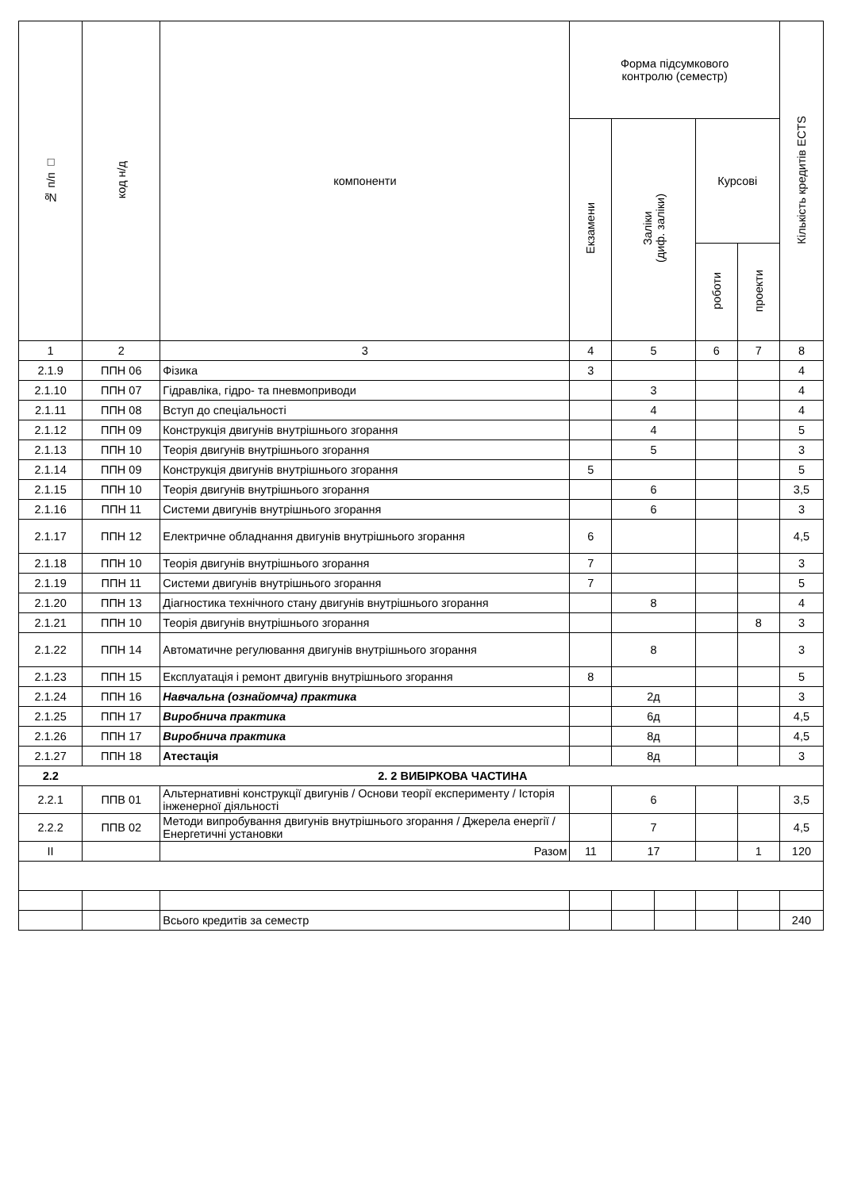| № п/п □ | код н/д | компоненти | Форма підсумкового контролю (семестр) | | | | | Кількість кредитів ECTS |
| --- | --- | --- | --- | --- | --- | --- | --- | --- |
| | | | Екзамени | Заліки (диф. заліки) | | Курсові | | |
| | | | | | | роботи | проекти | |
| 1 | 2 | 3 | 4 | 5 | | 6 | 7 | 8 |
| 2.1.9 | ППН 06 | Фізика | 3 | | | | | 4 |
| 2.1.10 | ППН 07 | Гідравліка, гідро- та пневмоприводи | | 3 | | | | 4 |
| 2.1.11 | ППН 08 | Вступ до спеціальності | | 4 | | | | 4 |
| 2.1.12 | ППН 09 | Конструкція двигунів внутрішнього згорання | | 4 | | | | 5 |
| 2.1.13 | ППН 10 | Теорія двигунів внутрішнього згорання | | 5 | | | | 3 |
| 2.1.14 | ППН 09 | Конструкція двигунів внутрішнього згорання | 5 | | | | | 5 |
| 2.1.15 | ППН 10 | Теорія двигунів внутрішнього згорання | | 6 | | | | 3,5 |
| 2.1.16 | ППН 11 | Системи двигунів внутрішнього згорання | | 6 | | | | 3 |
| 2.1.17 | ППН 12 | Електричне обладнання двигунів внутрішнього згорання | 6 | | | | | 4,5 |
| 2.1.18 | ППН 10 | Теорія двигунів внутрішнього згорання | 7 | | | | | 3 |
| 2.1.19 | ППН 11 | Системи двигунів внутрішнього згорання | 7 | | | | | 5 |
| 2.1.20 | ППН 13 | Діагностика технічного стану двигунів внутрішнього згорання | | 8 | | | | 4 |
| 2.1.21 | ППН 10 | Теорія двигунів внутрішнього згорання | | | | | 8 | 3 |
| 2.1.22 | ППН 14 | Автоматичне регулювання двигунів внутрішнього згорання | | 8 | | | | 3 |
| 2.1.23 | ППН 15 | Експлуатація і ремонт двигунів внутрішнього згорання | 8 | | | | | 5 |
| 2.1.24 | ППН 16 | Навчальна (ознайомча) практика | | 2д | | | | 3 |
| 2.1.25 | ППН 17 | Виробнича практика | | 6д | | | | 4,5 |
| 2.1.26 | ППН 17 | Виробнича практика | | 8д | | | | 4,5 |
| 2.1.27 | ППН 18 | Атестація | | 8д | | | | 3 |
| 2.2 | 2. 2 ВИБІРКОВА ЧАСТИНА | | | | | | | |
| 2.2.1 | ППВ 01 | Альтернативні конструкції двигунів / Основи теорії експерименту / Історія інженерної діяльності | | 6 | | | | 3,5 |
| 2.2.2 | ППВ 02 | Методи випробування двигунів внутрішнього згорання / Джерела енергії / Енергетичні установки | | 7 | | | | 4,5 |
| II | | Разом | 11 | 17 | | | 1 | 120 |
| | | Всього кредитів за семестр | | | | | | 240 |